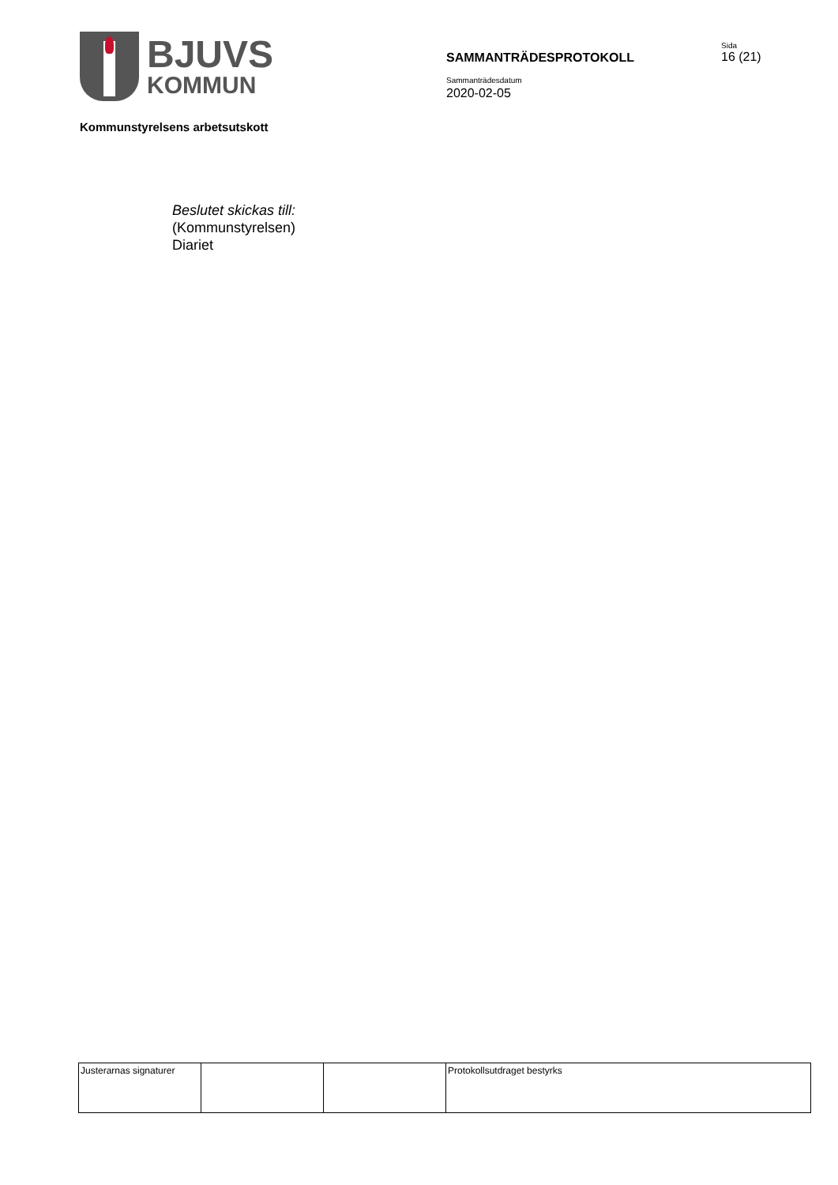BJUVS
KOMMUN
SAMMANTRÄDESPROTOKOLL
Sammanträdesdatum
2020-02-05
Sida
16 (21)
Kommunstyrelsens arbetsutskott
Beslutet skickas till:
(Kommunstyrelsen)
Diariet
| Justerarnas signaturer | | | Protokollsutdraget bestyrks |